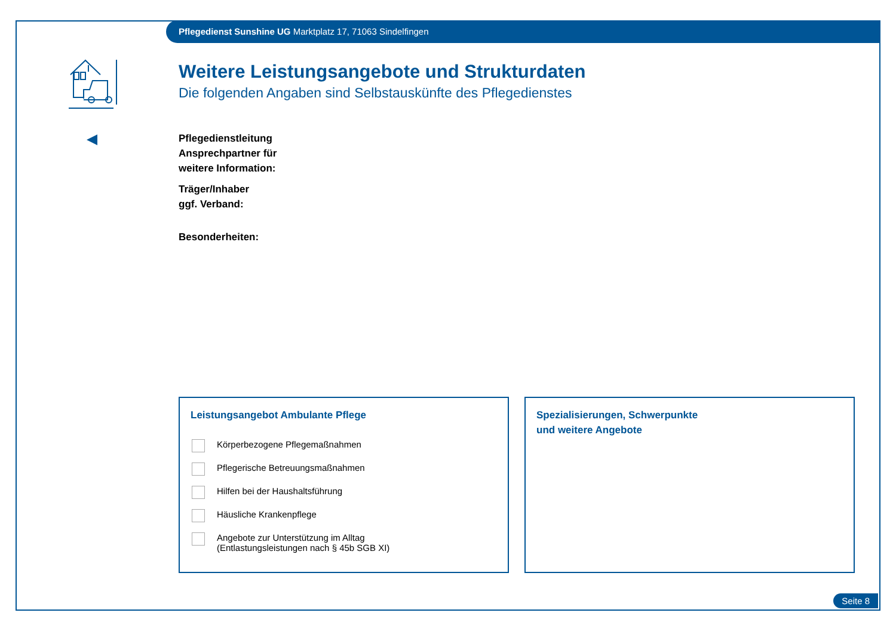Pflegedienst Sunshine UG Marktplatz 17, 71063 Sindelfingen
Weitere Leistungsangebote und Strukturdaten
Die folgenden Angaben sind Selbstauskünfte des Pflegedienstes
Pflegedienstleitung
Ansprechpartner für
weitere Information:
Träger/Inhaber
ggf. Verband:
Besonderheiten:
Leistungsangebot Ambulante Pflege
Körperbezogene Pflegemaßnahmen
Pflegerische Betreuungsmaßnahmen
Hilfen bei der Haushaltsführung
Häusliche Krankenpflege
Angebote zur Unterstützung im Alltag
(Entlastungsleistungen nach § 45b SGB XI)
Spezialisierungen, Schwerpunkte
und weitere Angebote
Seite 8